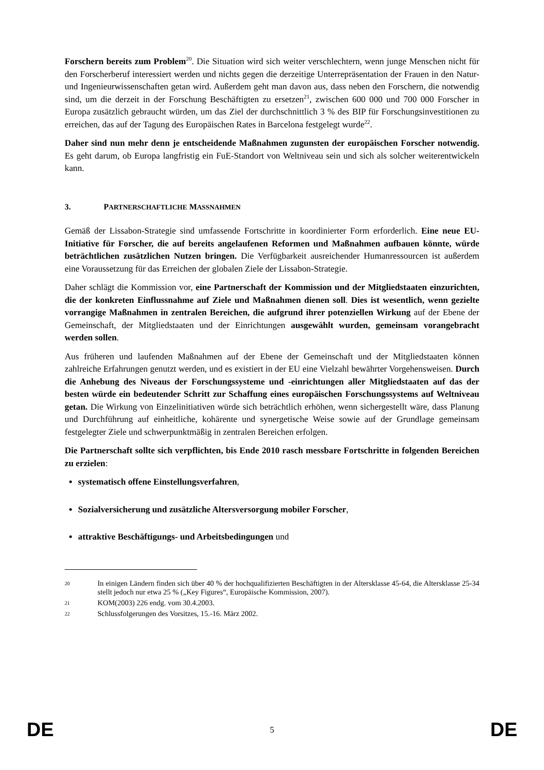Forschern bereits zum Problem<sup>20</sup>. Die Situation wird sich weiter verschlechtern, wenn junge Menschen nicht für den Forscherberuf interessiert werden und nichts gegen die derzeitige Unterrepräsentation der Frauen in den Natur- und Ingenieurwissenschaften getan wird. Außerdem geht man davon aus, dass neben den Forschern, die notwendig sind, um die derzeit in der Forschung Beschäftigten zu ersetzen<sup>21</sup>, zwischen 600 000 und 700 000 Forscher in Europa zusätzlich gebraucht würden, um das Ziel der durchschnittlich 3 % des BIP für Forschungsinvestitionen zu erreichen, das auf der Tagung des Europäischen Rates in Barcelona festgelegt wurde<sup>22</sup>.
Daher sind nun mehr denn je entscheidende Maßnahmen zugunsten der europäischen Forscher notwendig. Es geht darum, ob Europa langfristig ein FuE-Standort von Weltniveau sein und sich als solcher weiterentwickeln kann.
3. PARTNERSCHAFTLICHE MASSNAHMEN
Gemäß der Lissabon-Strategie sind umfassende Fortschritte in koordinierter Form erforderlich. Eine neue EU-Initiative für Forscher, die auf bereits angelaufenen Reformen und Maßnahmen aufbauen könnte, würde beträchtlichen zusätzlichen Nutzen bringen. Die Verfügbarkeit ausreichender Humanressourcen ist außerdem eine Voraussetzung für das Erreichen der globalen Ziele der Lissabon-Strategie.
Daher schlägt die Kommission vor, eine Partnerschaft der Kommission und der Mitgliedstaaten einzurichten, die der konkreten Einflussnahme auf Ziele und Maßnahmen dienen soll. Dies ist wesentlich, wenn gezielte vorrangige Maßnahmen in zentralen Bereichen, die aufgrund ihrer potenziellen Wirkung auf der Ebene der Gemeinschaft, der Mitgliedstaaten und der Einrichtungen ausgewählt wurden, gemeinsam vorangebracht werden sollen.
Aus früheren und laufenden Maßnahmen auf der Ebene der Gemeinschaft und der Mitgliedstaaten können zahlreiche Erfahrungen genutzt werden, und es existiert in der EU eine Vielzahl bewährter Vorgehensweisen. Durch die Anhebung des Niveaus der Forschungssysteme und -einrichtungen aller Mitgliedstaaten auf das der besten würde ein bedeutender Schritt zur Schaffung eines europäischen Forschungssystems auf Weltniveau getan. Die Wirkung von Einzelinitiativen würde sich beträchtlich erhöhen, wenn sichergestellt wäre, dass Planung und Durchführung auf einheitliche, kohärente und synergetische Weise sowie auf der Grundlage gemeinsam festgelegter Ziele und schwerpunktmäßig in zentralen Bereichen erfolgen.
Die Partnerschaft sollte sich verpflichten, bis Ende 2010 rasch messbare Fortschritte in folgenden Bereichen zu erzielen:
systematisch offene Einstellungsverfahren,
Sozialversicherung und zusätzliche Altersversorgung mobiler Forscher,
attraktive Beschäftigungs- und Arbeitsbedingungen und
20 In einigen Ländern finden sich über 40 % der hochqualifizierten Beschäftigten in der Altersklasse 45-64, die Altersklasse 25-34 stellt jedoch nur etwa 25 % („Key Figures“, Europäische Kommission, 2007).
21 KOM(2003) 226 endg. vom 30.4.2003.
22 Schlussfolgerungen des Vorsitzes, 15.-16. März 2002.
DE 5 DE